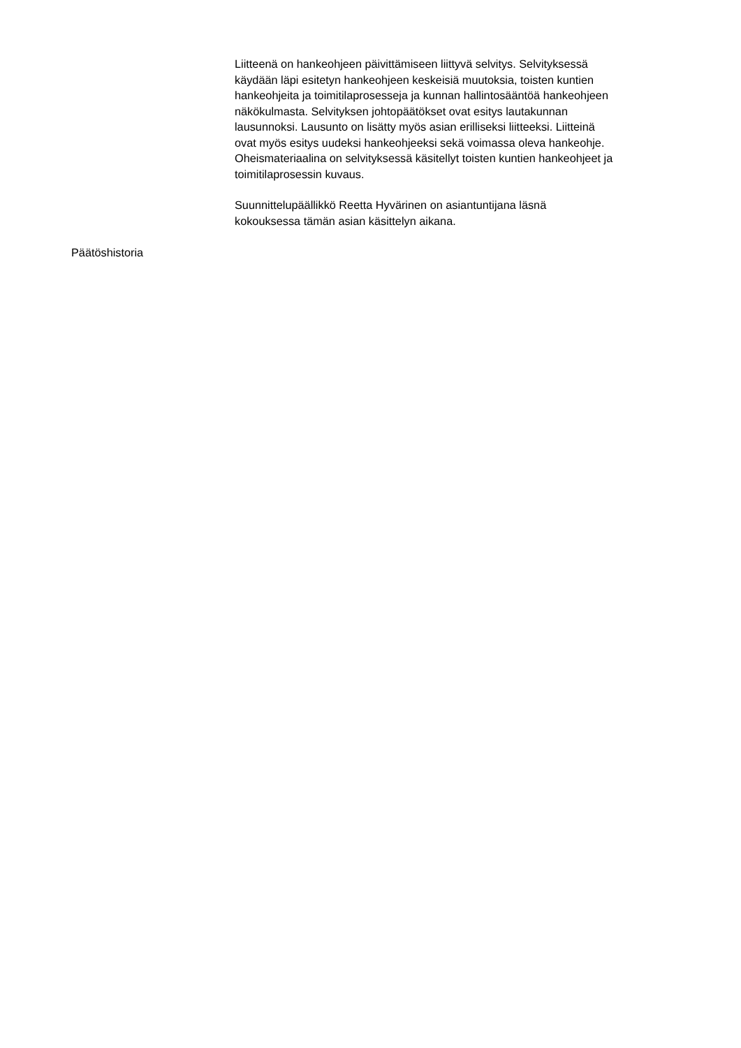Liitteenä on hankeohjeen päivittämiseen liittyvä selvitys. Selvityksessä
käydään läpi esitetyn hankeohjeen keskeisiä muutoksia, toisten kuntien
hankeohjeita ja toimitilaprosesseja ja kunnan hallintosääntöä hankeohjeen
näkökulmasta. Selvityksen johtopäätökset ovat esitys lautakunnan
lausunnoksi. Lausunto on lisätty myös asian erilliseksi liitteeksi. Liitteinä
ovat myös esitys uudeksi hankeohjeeksi sekä voimassa oleva hankeohje.
Oheismateriaalina on selvityksessä käsitellyt toisten kuntien hankeohjeet ja
toimitilaprosessin kuvaus.
Suunnittelupäällikkö Reetta Hyvärinen on asiantuntijana läsnä
kokouksessa tämän asian käsittelyn aikana.
Päätöshistoria